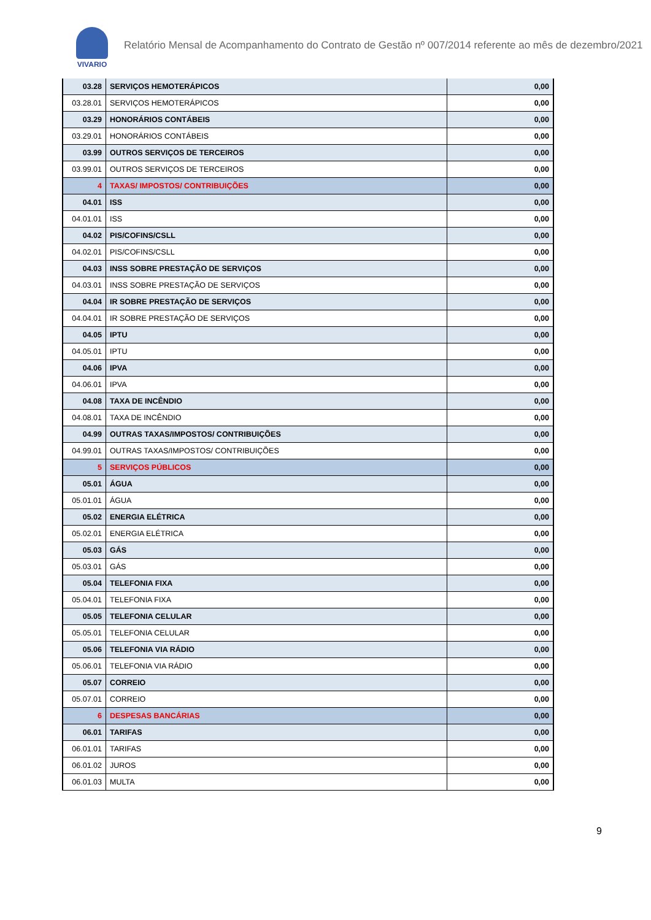VIVARIO
Relatório Mensal de Acompanhamento do Contrato de Gestão nº 007/2014 referente ao mês de dezembro/2021
| 03.28 | SERVIÇOS HEMOTERÁPICOS | 0,00 |
| 03.28.01 | SERVIÇOS HEMOTERÁPICOS | 0,00 |
| 03.29 | HONORÁRIOS CONTÁBEIS | 0,00 |
| 03.29.01 | HONORÁRIOS CONTÁBEIS | 0,00 |
| 03.99 | OUTROS SERVIÇOS DE TERCEIROS | 0,00 |
| 03.99.01 | OUTROS SERVIÇOS DE TERCEIROS | 0,00 |
| 4 | TAXAS/ IMPOSTOS/ CONTRIBUIÇÕES | 0,00 |
| 04.01 | ISS | 0,00 |
| 04.01.01 | ISS | 0,00 |
| 04.02 | PIS/COFINS/CSLL | 0,00 |
| 04.02.01 | PIS/COFINS/CSLL | 0,00 |
| 04.03 | INSS SOBRE PRESTAÇÃO DE SERVIÇOS | 0,00 |
| 04.03.01 | INSS SOBRE PRESTAÇÃO DE SERVIÇOS | 0,00 |
| 04.04 | IR SOBRE PRESTAÇÃO DE SERVIÇOS | 0,00 |
| 04.04.01 | IR SOBRE PRESTAÇÃO DE SERVIÇOS | 0,00 |
| 04.05 | IPTU | 0,00 |
| 04.05.01 | IPTU | 0,00 |
| 04.06 | IPVA | 0,00 |
| 04.06.01 | IPVA | 0,00 |
| 04.08 | TAXA DE INCÊNDIO | 0,00 |
| 04.08.01 | TAXA DE INCÊNDIO | 0,00 |
| 04.99 | OUTRAS TAXAS/IMPOSTOS/ CONTRIBUIÇÕES | 0,00 |
| 04.99.01 | OUTRAS TAXAS/IMPOSTOS/ CONTRIBUIÇÕES | 0,00 |
| 5 | SERVIÇOS PÚBLICOS | 0,00 |
| 05.01 | ÁGUA | 0,00 |
| 05.01.01 | ÁGUA | 0,00 |
| 05.02 | ENERGIA ELÉTRICA | 0,00 |
| 05.02.01 | ENERGIA ELÉTRICA | 0,00 |
| 05.03 | GÁS | 0,00 |
| 05.03.01 | GÁS | 0,00 |
| 05.04 | TELEFONIA FIXA | 0,00 |
| 05.04.01 | TELEFONIA FIXA | 0,00 |
| 05.05 | TELEFONIA CELULAR | 0,00 |
| 05.05.01 | TELEFONIA CELULAR | 0,00 |
| 05.06 | TELEFONIA VIA RÁDIO | 0,00 |
| 05.06.01 | TELEFONIA VIA RÁDIO | 0,00 |
| 05.07 | CORREIO | 0,00 |
| 05.07.01 | CORREIO | 0,00 |
| 6 | DESPESAS BANCÁRIAS | 0,00 |
| 06.01 | TARIFAS | 0,00 |
| 06.01.01 | TARIFAS | 0,00 |
| 06.01.02 | JUROS | 0,00 |
| 06.01.03 | MULTA | 0,00 |
9